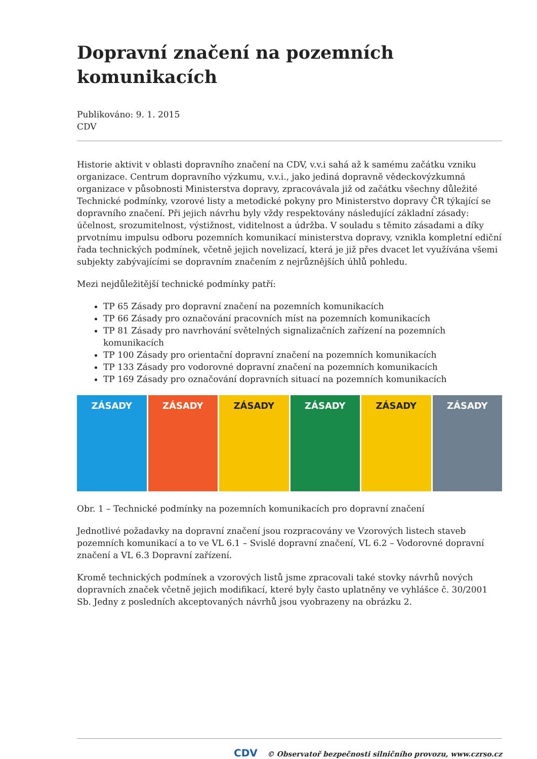Dopravní značení na pozemních komunikacích
Publikováno: 9. 1. 2015
CDV
Historie aktivit v oblasti dopravního značení na CDV, v.v.i sahá až k samému začátku vzniku organizace. Centrum dopravního výzkumu, v.v.i., jako jediná dopravně vědeckovýzkumná organizace v působnosti Ministerstva dopravy, zpracovávala již od začátku všechny důležité Technické podmínky, vzorové listy a metodické pokyny pro Ministerstvo dopravy ČR týkající se dopravního značení. Při jejich návrhu byly vždy respektovány následující základní zásady: účelnost, srozumitelnost, výstižnost, viditelnost a údržba. V souladu s těmito zásadami a díky prvotnímu impulsu odboru pozemních komunikací ministerstva dopravy, vznikla kompletní ediční řada technických podmínek, včetně jejich novelizací, která je již přes dvacet let využívána všemi subjekty zabývajícími se dopravním značením z nejrůznějších úhlů pohledu.
Mezi nejdůležitější technické podmínky patří:
TP 65 Zásady pro dopravní značení na pozemních komunikacích
TP 66 Zásady pro označování pracovních míst na pozemních komunikacích
TP 81 Zásady pro navrhování světelných signalizačních zařízení na pozemních komunikacích
TP 100 Zásady pro orientační dopravní značení na pozemních komunikacích
TP 133 Zásady pro vodorovné dopravní značení na pozemních komunikacích
TP 169 Zásady pro označování dopravních situací na pozemních komunikacích
ZÁSADY ZÁSADY ZÁSADY ZÁSADY ZÁSADY ZÁSADY
Obr. 1 – Technické podmínky na pozemních komunikacích pro dopravní značení
Jednotlivé požadavky na dopravní značení jsou rozpracovány ve Vzorových listech staveb pozemních komunikací a to ve VL 6.1 – Svislé dopravní značení, VL 6.2 – Vodorovné dopravní značení a VL 6.3 Dopravní zařízení.
Kromě technických podmínek a vzorových listů jsme zpracovali také stovky návrhů nových dopravních značek včetně jejich modifikací, které byly často uplatněny ve vyhlášce č. 30/2001 Sb. Jedny z posledních akceptovaných návrhů jsou vyobrazeny na obrázku 2.
CDV © Observatoř bezpečnosti silničního provozu, www.czrso.cz